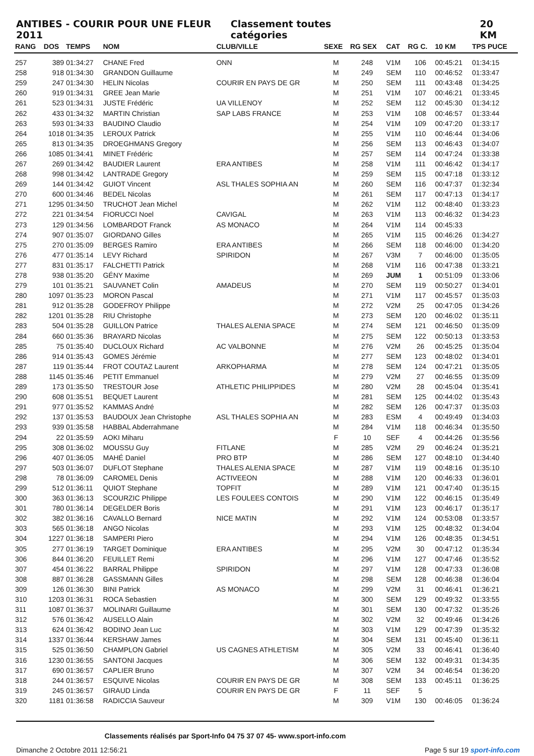ANTIBES - COURIR POUR UNE FLEUR 2011 Classement toutes catégories 20 KM
| RANG | DOS | TEMPS | NOM | CLUB/VILLE | SEXE | RG SEX | CAT | RG C. | 10 KM | TPS PUCE |
| --- | --- | --- | --- | --- | --- | --- | --- | --- | --- | --- |
| 257 | 389 | 01:34:27 | CHANE Fred | ONN | M | 248 | V1M | 106 | 00:45:21 | 01:34:15 |
| 258 | 918 | 01:34:30 | GRANDON Guillaume | | M | 249 | SEM | 110 | 00:46:52 | 01:33:47 |
| 259 | 247 | 01:34:30 | HELIN Nicolas | COURIR EN PAYS DE GR | M | 250 | SEM | 111 | 00:43:48 | 01:34:25 |
| 260 | 919 | 01:34:31 | GREE Jean Marie | | M | 251 | V1M | 107 | 00:46:21 | 01:33:45 |
| 261 | 523 | 01:34:31 | JUSTE Frédéric | UA VILLENOY | M | 252 | SEM | 112 | 00:45:30 | 01:34:12 |
| 262 | 433 | 01:34:32 | MARTIN Christian | SAP LABS FRANCE | M | 253 | V1M | 108 | 00:46:57 | 01:33:44 |
| 263 | 593 | 01:34:33 | BAUDINO Claudio | | M | 254 | V1M | 109 | 00:47:20 | 01:33:17 |
| 264 | 1018 | 01:34:35 | LEROUX Patrick | | M | 255 | V1M | 110 | 00:46:44 | 01:34:06 |
| 265 | 813 | 01:34:35 | DROEGHMANS Gregory | | M | 256 | SEM | 113 | 00:46:43 | 01:34:07 |
| 266 | 1085 | 01:34:41 | MINET Frédéric | | M | 257 | SEM | 114 | 00:47:24 | 01:33:38 |
| 267 | 269 | 01:34:42 | BAUDIER Laurent | ERA ANTIBES | M | 258 | V1M | 111 | 00:46:42 | 01:34:17 |
| 268 | 998 | 01:34:42 | LANTRADE Gregory | | M | 259 | SEM | 115 | 00:47:18 | 01:33:12 |
| 269 | 144 | 01:34:42 | GUIOT Vincent | ASL THALES SOPHIA AN | M | 260 | SEM | 116 | 00:47:37 | 01:32:34 |
| 270 | 600 | 01:34:46 | BEDEL Nicolas | | M | 261 | SEM | 117 | 00:47:13 | 01:34:17 |
| 271 | 1295 | 01:34:50 | TRUCHOT Jean Michel | | M | 262 | V1M | 112 | 00:48:40 | 01:33:23 |
| 272 | 221 | 01:34:54 | FIORUCCI Noel | CAVIGAL | M | 263 | V1M | 113 | 00:46:32 | 01:34:23 |
| 273 | 129 | 01:34:56 | LOMBARDOT Franck | AS MONACO | M | 264 | V1M | 114 | 00:45:33 | |
| 274 | 907 | 01:35:07 | GIORDANO Gilles | | M | 265 | V1M | 115 | 00:46:26 | 01:34:27 |
| 275 | 270 | 01:35:09 | BERGES Ramiro | ERA ANTIBES | M | 266 | SEM | 118 | 00:46:00 | 01:34:20 |
| 276 | 477 | 01:35:14 | LEVY Richard | SPIRIDON | M | 267 | V3M | 7 | 00:46:00 | 01:35:05 |
| 277 | 831 | 01:35:17 | FALCHETTI Patrick | | M | 268 | V1M | 116 | 00:47:38 | 01:33:21 |
| 278 | 938 | 01:35:20 | GÉNY Maxime | | M | 269 | JUM | 1 | 00:51:09 | 01:33:06 |
| 279 | 101 | 01:35:21 | SAUVANET Colin | AMADEUS | M | 270 | SEM | 119 | 00:50:27 | 01:34:01 |
| 280 | 1097 | 01:35:23 | MORON Pascal | | M | 271 | V1M | 117 | 00:45:57 | 01:35:03 |
| 281 | 912 | 01:35:28 | GODEFROY Philippe | | M | 272 | V2M | 25 | 00:47:05 | 01:34:26 |
| 282 | 1201 | 01:35:28 | RIU Christophe | | M | 273 | SEM | 120 | 00:46:02 | 01:35:11 |
| 283 | 504 | 01:35:28 | GUILLON Patrice | THALES ALENIA SPACE | M | 274 | SEM | 121 | 00:46:50 | 01:35:09 |
| 284 | 660 | 01:35:36 | BRAYARD Nicolas | | M | 275 | SEM | 122 | 00:50:13 | 01:33:53 |
| 285 | 75 | 01:35:40 | DUCLOUX Richard | AC VALBONNE | M | 276 | V2M | 26 | 00:45:25 | 01:35:04 |
| 286 | 914 | 01:35:43 | GOMES Jérémie | | M | 277 | SEM | 123 | 00:48:02 | 01:34:01 |
| 287 | 119 | 01:35:44 | FROT COUTAZ Laurent | ARKOPHARMA | M | 278 | SEM | 124 | 00:47:21 | 01:35:05 |
| 288 | 1145 | 01:35:46 | PETIT Emmanuel | | M | 279 | V2M | 27 | 00:46:55 | 01:35:09 |
| 289 | 173 | 01:35:50 | TRESTOUR Jose | ATHLETIC PHILIPPIDES | M | 280 | V2M | 28 | 00:45:04 | 01:35:41 |
| 290 | 608 | 01:35:51 | BEQUET Laurent | | M | 281 | SEM | 125 | 00:44:02 | 01:35:43 |
| 291 | 977 | 01:35:52 | KAMMAS André | | M | 282 | SEM | 126 | 00:47:37 | 01:35:03 |
| 292 | 137 | 01:35:53 | BAUDOUX Jean Christophe | ASL THALES SOPHIA AN | M | 283 | ESM | 4 | 00:49:49 | 01:34:03 |
| 293 | 939 | 01:35:58 | HABBAL Abderrahmane | | M | 284 | V1M | 118 | 00:46:34 | 01:35:50 |
| 294 | 22 | 01:35:59 | AOKI Miharu | | F | 10 | SEF | 4 | 00:44:26 | 01:35:56 |
| 295 | 308 | 01:36:02 | MOUSSU Guy | FITLANE | M | 285 | V2M | 29 | 00:46:24 | 01:35:21 |
| 296 | 407 | 01:36:05 | MAHÉ Daniel | PRO BTP | M | 286 | SEM | 127 | 00:48:10 | 01:34:40 |
| 297 | 503 | 01:36:07 | DUFLOT Stephane | THALES ALENIA SPACE | M | 287 | V1M | 119 | 00:48:16 | 01:35:10 |
| 298 | 78 | 01:36:09 | CAROMEL Denis | ACTIVEEON | M | 288 | V1M | 120 | 00:46:33 | 01:36:01 |
| 299 | 512 | 01:36:11 | QUIOT Stephane | TOPFIT | M | 289 | V1M | 121 | 00:47:40 | 01:35:15 |
| 300 | 363 | 01:36:13 | SCOURZIC Philippe | LES FOULEES CONTOIS | M | 290 | V1M | 122 | 00:46:15 | 01:35:49 |
| 301 | 780 | 01:36:14 | DEGELDER Boris | | M | 291 | V1M | 123 | 00:46:17 | 01:35:17 |
| 302 | 382 | 01:36:16 | CAVALLO Bernard | NICE MATIN | M | 292 | V1M | 124 | 00:53:08 | 01:33:57 |
| 303 | 565 | 01:36:18 | ANGO Nicolas | | M | 293 | V1M | 125 | 00:48:32 | 01:34:04 |
| 304 | 1227 | 01:36:18 | SAMPERI Piero | | M | 294 | V1M | 126 | 00:48:35 | 01:34:51 |
| 305 | 277 | 01:36:19 | TARGET Dominique | ERA ANTIBES | M | 295 | V2M | 30 | 00:47:12 | 01:35:34 |
| 306 | 844 | 01:36:20 | FEUILLET Remi | | M | 296 | V1M | 127 | 00:47:46 | 01:35:52 |
| 307 | 454 | 01:36:22 | BARRAL Philippe | SPIRIDON | M | 297 | V1M | 128 | 00:47:33 | 01:36:08 |
| 308 | 887 | 01:36:28 | GASSMANN Gilles | | M | 298 | SEM | 128 | 00:46:38 | 01:36:04 |
| 309 | 126 | 01:36:30 | BINI Patrick | AS MONACO | M | 299 | V2M | 31 | 00:46:41 | 01:36:21 |
| 310 | 1203 | 01:36:31 | ROCA Sebastien | | M | 300 | SEM | 129 | 00:49:32 | 01:33:55 |
| 311 | 1087 | 01:36:37 | MOLINARI Guillaume | | M | 301 | SEM | 130 | 00:47:32 | 01:35:26 |
| 312 | 576 | 01:36:42 | AUSELLO Alain | | M | 302 | V2M | 32 | 00:49:46 | 01:34:26 |
| 313 | 624 | 01:36:42 | BODINO Jean Luc | | M | 303 | V1M | 129 | 00:47:39 | 01:35:32 |
| 314 | 1337 | 01:36:44 | KERSHAW James | | M | 304 | SEM | 131 | 00:45:40 | 01:36:11 |
| 315 | 525 | 01:36:50 | CHAMPLON Gabriel | US CAGNES ATHLETISM | M | 305 | V2M | 33 | 00:46:41 | 01:36:40 |
| 316 | 1230 | 01:36:55 | SANTONI Jacques | | M | 306 | SEM | 132 | 00:49:31 | 01:34:35 |
| 317 | 690 | 01:36:57 | CAPLIER Bruno | | M | 307 | V2M | 34 | 00:46:54 | 01:36:20 |
| 318 | 244 | 01:36:57 | ESQUIVE Nicolas | COURIR EN PAYS DE GR | M | 308 | SEM | 133 | 00:45:11 | 01:36:25 |
| 319 | 245 | 01:36:57 | GIRAUD Linda | COURIR EN PAYS DE GR | F | 11 | SEF | 5 | | |
| 320 | 1181 | 01:36:58 | RADICCIA Sauveur | | M | 309 | V1M | 130 | 00:46:05 | 01:36:24 |
Classements réalisés par Sport-Info 04 75 37 07 45- www.sport-info.com
Dimanche 2 Octobre 2011 12:56:21 Page 5 sur 19 sport-info.com